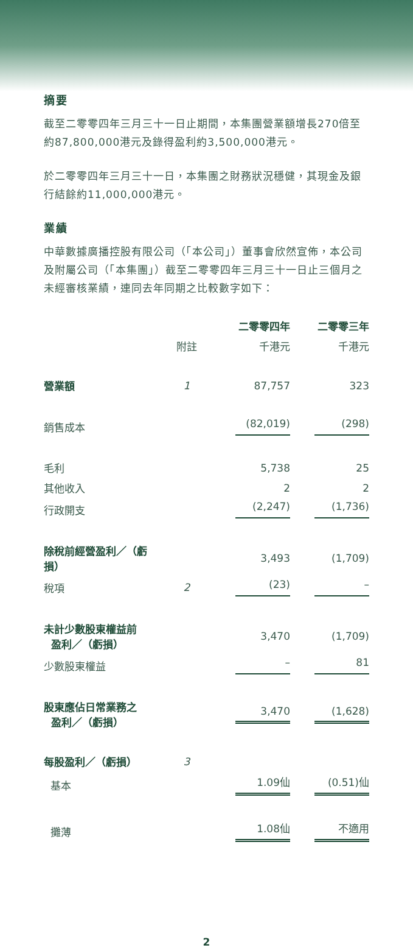摘要
截至二零零四年三月三十一日止期間，本集團營業額增長270倍至約87,800,000港元及錄得盈利約3,500,000港元。
於二零零四年三月三十一日，本集團之財務狀況穩健，其現金及銀行結餘約11,000,000港元。
業績
中華數據廣播控股有限公司（「本公司」）董事會欣然宣佈，本公司及附屬公司（「本集團」）截至二零零四年三月三十一日止三個月之未經審核業績，連同去年同期之比較數字如下：
| | | 二零零四年 | 二零零三年 |
| --- | --- | --- | --- |
| | 附註 | 千港元 | 千港元 |
| 營業額 | 1 | 87,757 | 323 |
| 銷售成本 | | (82,019) | (298) |
| 毛利 | | 5,738 | 25 |
| 其他收入 | | 2 | 2 |
| 行政開支 | | (2,247) | (1,736) |
| 除稅前經營盈利／（虧損） | | 3,493 | (1,709) |
| 稅項 | 2 | (23) | – |
| 未計少數股東權益前 盈利／（虧損） | | 3,470 | (1,709) |
| 少數股東權益 | | – | 81 |
| 股東應佔日常業務之 盈利／（虧損） | | 3,470 | (1,628) |
| 每股盈利／（虧損） | 3 | | |
| 基本 | | 1.09仙 | (0.51)仙 |
| 攤薄 | | 1.08仙 | 不適用 |
2